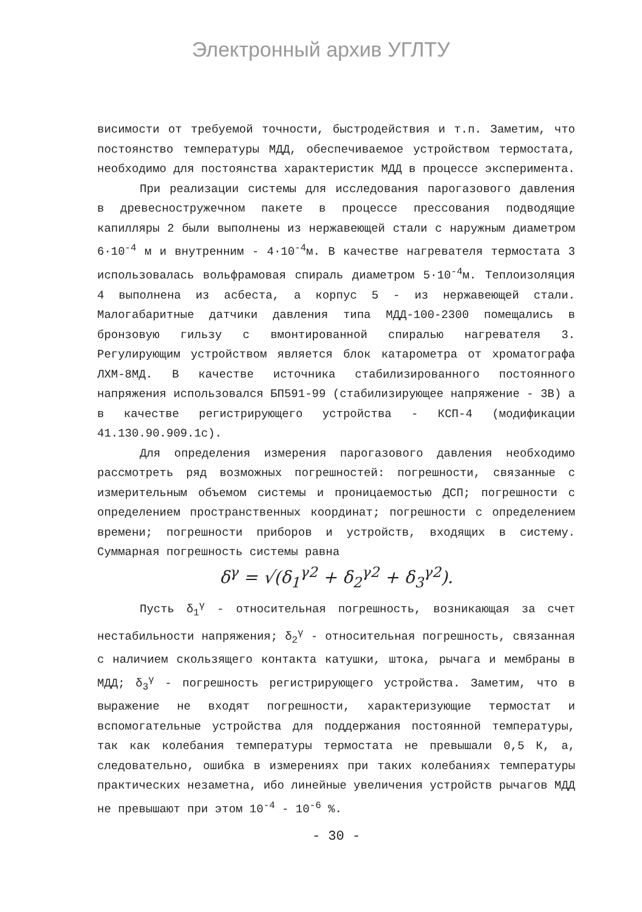Электронный архив УГЛТУ
висимости от требуемой точности, быстродействия и т.п. Заметим, что постоянство температуры МДД, обеспечиваемое устройством термостата, необходимо для постоянства характеристик МДД в процессе эксперимента.
При реализации системы для исследования парогазового давления в древесностружечном пакете в процессе прессования подводящие капилляры 2 были выполнены из нержавеющей стали с наружным диаметром 6·10<sup>-4</sup> м и внутренним - 4·10<sup>-4</sup>м. В качестве нагревателя термостата 3 использовалась вольфрамовая спираль диаметром 5·10<sup>-4</sup>м. Теплоизоляция 4 выполнена из асбеста, а корпус 5 - из нержавеющей стали. Малогабаритные датчики давления типа МДД-100-2300 помещались в бронзовую гильзу с вмонтированной спиралью нагревателя 3. Регулирующим устройством является блок катарометра от хроматографа ЛХМ-8МД. В качестве источника стабилизированного постоянного напряжения использовался БП591-99 (стабилизирующее напряжение - 3В) а в качестве регистрирующего устройства - КСП-4 (модификации 41.130.90.909.1с).
Для определения измерения парогазового давления необходимо рассмотреть ряд возможных погрешностей: погрешности, связанные с измерительным объемом системы и проницаемостью ДСП; погрешности с определением пространственных координат; погрешности с определением времени; погрешности приборов и устройств, входящих в систему. Суммарная погрешность системы равна
δ<sup>γ</sup> = √(δ<sub>1</sub><sup>γ2</sup> + δ<sub>2</sub><sup>γ2</sup> + δ<sub>3</sub><sup>γ2</sup>).
Пусть δ<sub>1</sub><sup>γ</sup> - относительная погрешность, возникающая за счет нестабильности напряжения; δ<sub>2</sub><sup>γ</sup> - относительная погрешность, связанная с наличием скользящего контакта катушки, штока, рычага и мембраны в МДД; δ<sub>3</sub><sup>γ</sup> - погрешность регистрирующего устройства. Заметим, что в выражение не входят погрешности, характеризующие термостат и вспомогательные устройства для поддержания постоянной температуры, так как колебания температуры термостата не превышали 0,5 К, а, следовательно, ошибка в измерениях при таких колебаниях температуры практических незаметна, ибо линейные увеличения устройств рычагов МДД не превышают при этом 10<sup>-4</sup> - 10<sup>-6</sup> %.
- 30 -